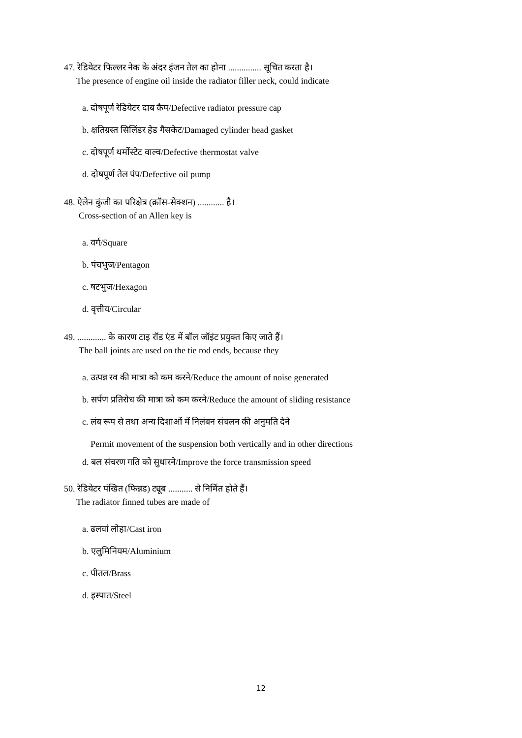47. रेडियेटर फिल्लर नेक के अंदर इंजन तेल का होना ............... सूचित करता है।
The presence of engine oil inside the radiator filler neck, could indicate
a. दोषपूर्ण रेडियेटर दाब कैप/Defective radiator pressure cap
b. क्षतिग्रस्त सिलिंडर हेड गैसकेट/Damaged cylinder head gasket
c. दोषपूर्ण थर्मोस्टेट वाल्व/Defective thermostat valve
d. दोषपूर्ण तेल पंप/Defective oil pump
48. ऐलेन कुंजी का परिक्षेत्र (क्रॉस-सेक्शन) ............ है।
Cross-section of an Allen key is
a. वर्ग/Square
b. पंचभुज/Pentagon
c. षटभुज/Hexagon
d. वृत्तीय/Circular
49. ............. के कारण टाइ रॉड एंड में बॉल जॉइंट प्रयुक्त किए जाते हैं।
The ball joints are used on the tie rod ends, because they
a. उत्पन्न रव की मात्रा को कम करने/Reduce the amount of noise generated
b. सर्पण प्रतिरोध की मात्रा को कम करने/Reduce the amount of sliding resistance
c. लंब रूप से तथा अन्य दिशाओं में निलंबन संचलन की अनुमति देने
Permit movement of the suspension both vertically and in other directions
d. बल संचरण गति को सुधारने/Improve the force transmission speed
50. रेडियेटर पंखित (फिन्नड) ट्यूब ........... से निर्मित होते हैं।
The radiator finned tubes are made of
a. ढलवां लोहा/Cast iron
b. एलुमिनियम/Aluminium
c. पीतल/Brass
d. इस्पात/Steel
12